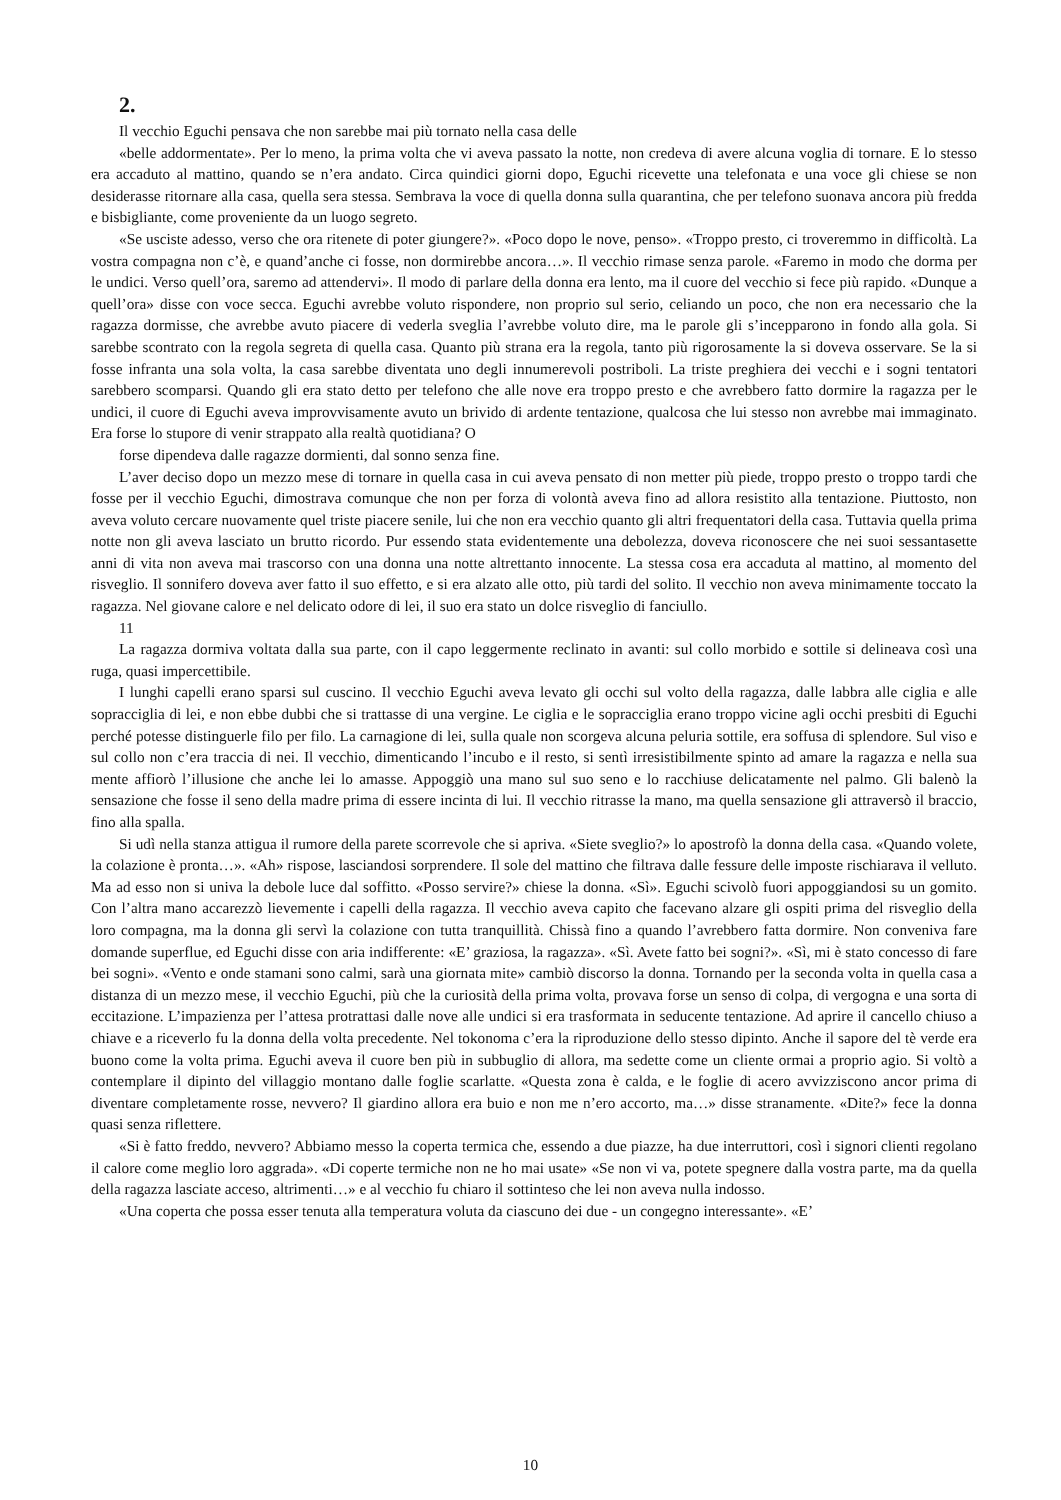2.
Il vecchio Eguchi pensava che non sarebbe mai più tornato nella casa delle
«belle addormentate». Per lo meno, la prima volta che vi aveva passato la notte, non credeva di avere alcuna voglia di tornare. E lo stesso era accaduto al mattino, quando se n’era andato. Circa quindici giorni dopo, Eguchi ricevette una telefonata e una voce gli chiese se non desiderasse ritornare alla casa, quella sera stessa. Sembrava la voce di quella donna sulla quarantina, che per telefono suonava ancora più fredda e bisbigliante, come proveniente da un luogo segreto.
«Se usciste adesso, verso che ora ritenete di poter giungere?». «Poco dopo le nove, penso». «Troppo presto, ci troveremmo in difficoltà. La vostra compagna non c’è, e quand’anche ci fosse, non dormirebbe ancora…». Il vecchio rimase senza parole. «Faremo in modo che dorma per le undici. Verso quell’ora, saremo ad attendervi». Il modo di parlare della donna era lento, ma il cuore del vecchio si fece più rapido. «Dunque a quell’ora» disse con voce secca. Eguchi avrebbe voluto rispondere, non proprio sul serio, celiando un poco, che non era necessario che la ragazza dormisse, che avrebbe avuto piacere di vederla sveglia l’avrebbe voluto dire, ma le parole gli s’incepparono in fondo alla gola. Si sarebbe scontrato con la regola segreta di quella casa. Quanto più strana era la regola, tanto più rigorosamente la si doveva osservare. Se la si fosse infranta una sola volta, la casa sarebbe diventata uno degli innumerevoli postriboli. La triste preghiera dei vecchi e i sogni tentatori sarebbero scomparsi. Quando gli era stato detto per telefono che alle nove era troppo presto e che avrebbero fatto dormire la ragazza per le undici, il cuore di Eguchi aveva improvvisamente avuto un brivido di ardente tentazione, qualcosa che lui stesso non avrebbe mai immaginato. Era forse lo stupore di venir strappato alla realtà quotidiana? O
forse dipendeva dalle ragazze dormienti, dal sonno senza fine.
L’aver deciso dopo un mezzo mese di tornare in quella casa in cui aveva pensato di non metter più piede, troppo presto o troppo tardi che fosse per il vecchio Eguchi, dimostrava comunque che non per forza di volontà aveva fino ad allora resistito alla tentazione. Piuttosto, non aveva voluto cercare nuovamente quel triste piacere senile, lui che non era vecchio quanto gli altri frequentatori della casa. Tuttavia quella prima notte non gli aveva lasciato un brutto ricordo. Pur essendo stata evidentemente una debolezza, doveva riconoscere che nei suoi sessantasette anni di vita non aveva mai trascorso con una donna una notte altrettanto innocente. La stessa cosa era accaduta al mattino, al momento del risveglio. Il sonnifero doveva aver fatto il suo effetto, e si era alzato alle otto, più tardi del solito. Il vecchio non aveva minimamente toccato la ragazza. Nel giovane calore e nel delicato odore di lei, il suo era stato un dolce risveglio di fanciullo.
11
La ragazza dormiva voltata dalla sua parte, con il capo leggermente reclinato in avanti: sul collo morbido e sottile si delineava così una ruga, quasi impercettibile.
I lunghi capelli erano sparsi sul cuscino. Il vecchio Eguchi aveva levato gli occhi sul volto della ragazza, dalle labbra alle ciglia e alle sopracciglia di lei, e non ebbe dubbi che si trattasse di una vergine. Le ciglia e le sopracciglia erano troppo vicine agli occhi presbiti di Eguchi perché potesse distinguerle filo per filo. La carnagione di lei, sulla quale non scorgeva alcuna peluria sottile, era soffusa di splendore. Sul viso e sul collo non c’era traccia di nei. Il vecchio, dimenticando l’incubo e il resto, si sentì irresistibilmente spinto ad amare la ragazza e nella sua mente affiorò l’illusione che anche lei lo amasse. Appoggiò una mano sul suo seno e lo racchiuse delicatamente nel palmo. Gli balenò la sensazione che fosse il seno della madre prima di essere incinta di lui. Il vecchio ritrasse la mano, ma quella sensazione gli attraversò il braccio, fino alla spalla.
Si udì nella stanza attigua il rumore della parete scorrevole che si apriva. «Siete sveglio?» lo apostrofò la donna della casa. «Quando volete, la colazione è pronta…». «Ah» rispose, lasciandosi sorprendere. Il sole del mattino che filtrava dalle fessure delle imposte rischiarava il velluto. Ma ad esso non si univa la debole luce dal soffitto. «Posso servire?» chiese la donna. «Sì». Eguchi scivolò fuori appoggiandosi su un gomito. Con l’altra mano accarezzò lievemente i capelli della ragazza. Il vecchio aveva capito che facevano alzare gli ospiti prima del risveglio della loro compagna, ma la donna gli servì la colazione con tutta tranquillità. Chissà fino a quando l’avrebbero fatta dormire. Non conveniva fare domande superflue, ed Eguchi disse con aria indifferente: «E’ graziosa, la ragazza». «Sì. Avete fatto bei sogni?». «Sì, mi è stato concesso di fare bei sogni». «Vento e onde stamani sono calmi, sarà una giornata mite» cambiò discorso la donna. Tornando per la seconda volta in quella casa a distanza di un mezzo mese, il vecchio Eguchi, più che la curiosità della prima volta, provava forse un senso di colpa, di vergogna e una sorta di eccitazione. L’impazienza per l’attesa protrattasi dalle nove alle undici si era trasformata in seducente tentazione. Ad aprire il cancello chiuso a chiave e a riceverlo fu la donna della volta precedente. Nel tokonoma c’era la riproduzione dello stesso dipinto. Anche il sapore del tè verde era buono come la volta prima. Eguchi aveva il cuore ben più in subbuglio di allora, ma sedette come un cliente ormai a proprio agio. Si voltò a contemplare il dipinto del villaggio montano dalle foglie scarlatte. «Questa zona è calda, e le foglie di acero avvizziscono ancor prima di diventare completamente rosse, nevvero? Il giardino allora era buio e non me n’ero accorto, ma…» disse stranamente. «Dite?» fece la donna quasi senza riflettere.
«Si è fatto freddo, nevvero? Abbiamo messo la coperta termica che, essendo a due piazze, ha due interruttori, così i signori clienti regolano il calore come meglio loro aggrada». «Di coperte termiche non ne ho mai usate» «Se non vi va, potete spegnere dalla vostra parte, ma da quella della ragazza lasciate acceso, altrimenti…» e al vecchio fu chiaro il sottinteso che lei non aveva nulla indosso.
«Una coperta che possa esser tenuta alla temperatura voluta da ciascuno dei due - un congegno interessante». «E’
10